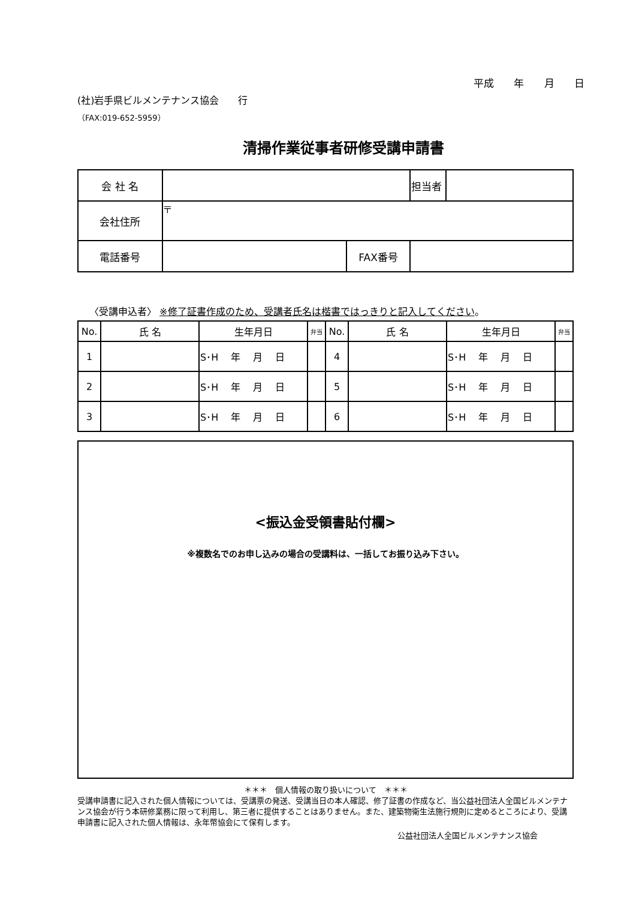平成 年 月 日
(社)岩手県ビルメンテナンス協会　　行
（FAX:019-652-5959）
清掃作業従事者研修受講申請書
| 会 社 名 | | | 担当者 | |
| 会社住所 | 〒 | | | |
| 電話番号 | | FAX番号 | | |
〈受講申込者〉 ※修了証書作成のため、受講者氏名は楷書ではっきりと記入してください。
| No. | 氏 名 | 生年月日 | 弁当 | No. | 氏 名 | 生年月日 | 弁当 |
| --- | --- | --- | --- | --- | --- | --- | --- |
| 1 | | S･H 年 月 日 | | 4 | | S･H 年 月 日 | |
| 2 | | S･H 年 月 日 | | 5 | | S･H 年 月 日 | |
| 3 | | S･H 年 月 日 | | 6 | | S･H 年 月 日 | |
<振込金受領書貼付欄>
※複数名でのお申し込みの場合の受講料は、一括してお振り込み下さい。
＊＊＊　個人情報の取り扱いについて　＊＊＊
受講申請書に記入された個人情報については、受講票の発送、受講当日の本人確認、修了証書の作成など、当公益社団法人全国ビルメンテナンス協会が行う本研修業務に限って利用し、第三者に提供することはありません。また、建築物衛生法施行規則に定めるところにより、受講申請書に記入された個人情報は、永年幣協会にて保有します。
公益社団法人全国ビルメンテナンス協会